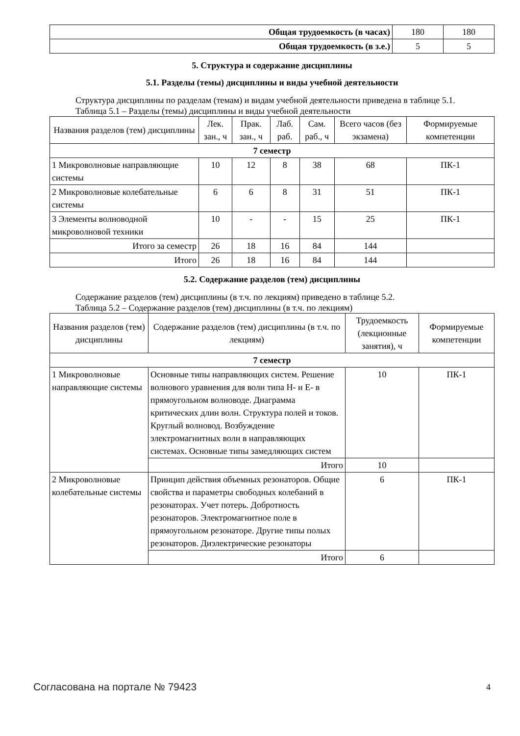| Общая трудоемкость (в часах) | 180 | 180 |
| Общая трудоемкость (в з.е.) | 5 | 5 |
5. Структура и содержание дисциплины
5.1. Разделы (темы) дисциплины и виды учебной деятельности
Структура дисциплины по разделам (темам) и видам учебной деятельности приведена в таблице 5.1.
Таблица 5.1 – Разделы (темы) дисциплины и виды учебной деятельности
| Названия разделов (тем) дисциплины | Лек. зан., ч | Прак. зан., ч | Лаб. раб. | Сам. раб., ч | Всего часов (без экзамена) | Формируемые компетенции |
| --- | --- | --- | --- | --- | --- | --- |
| 7 семестр | | | | | | |
| 1 Микроволновые направляющие системы | 10 | 12 | 8 | 38 | 68 | ПК-1 |
| 2 Микроволновые колебательные системы | 6 | 6 | 8 | 31 | 51 | ПК-1 |
| 3 Элементы волноводной микроволновой техники | 10 | - | - | 15 | 25 | ПК-1 |
| Итого за семестр | 26 | 18 | 16 | 84 | 144 | |
| Итого | 26 | 18 | 16 | 84 | 144 | |
5.2. Содержание разделов (тем) дисциплины
Содержание разделов (тем) дисциплины (в т.ч. по лекциям) приведено в таблице 5.2.
Таблица 5.2 – Содержание разделов (тем) дисциплины (в т.ч. по лекциям)
| Названия разделов (тем) дисциплины | Содержание разделов (тем) дисциплины (в т.ч. по лекциям) | Трудоемкость (лекционные занятия), ч | Формируемые компетенции |
| --- | --- | --- | --- |
| 7 семестр | | | |
| 1 Микроволновые направляющие системы | Основные типы направляющих систем. Решение волнового уравнения для волн типа H- и E- в прямоугольном волноводе. Диаграмма критических длин волн. Структура полей и токов. Круглый волновод. Возбуждение электромагнитных волн в направляющих системах. Основные типы замедляющих систем | 10 | ПК-1 |
| | Итого | 10 | |
| 2 Микроволновые колебательные системы | Принцип действия объемных резонаторов. Общие свойства и параметры свободных колебаний в резонаторах. Учет потерь. Добротность резонаторов. Электромагнитное поле в прямоугольном резонаторе. Другие типы полых резонаторов. Диэлектрические резонаторы | 6 | ПК-1 |
| | Итого | 6 | |
Согласована на портале № 79423 4